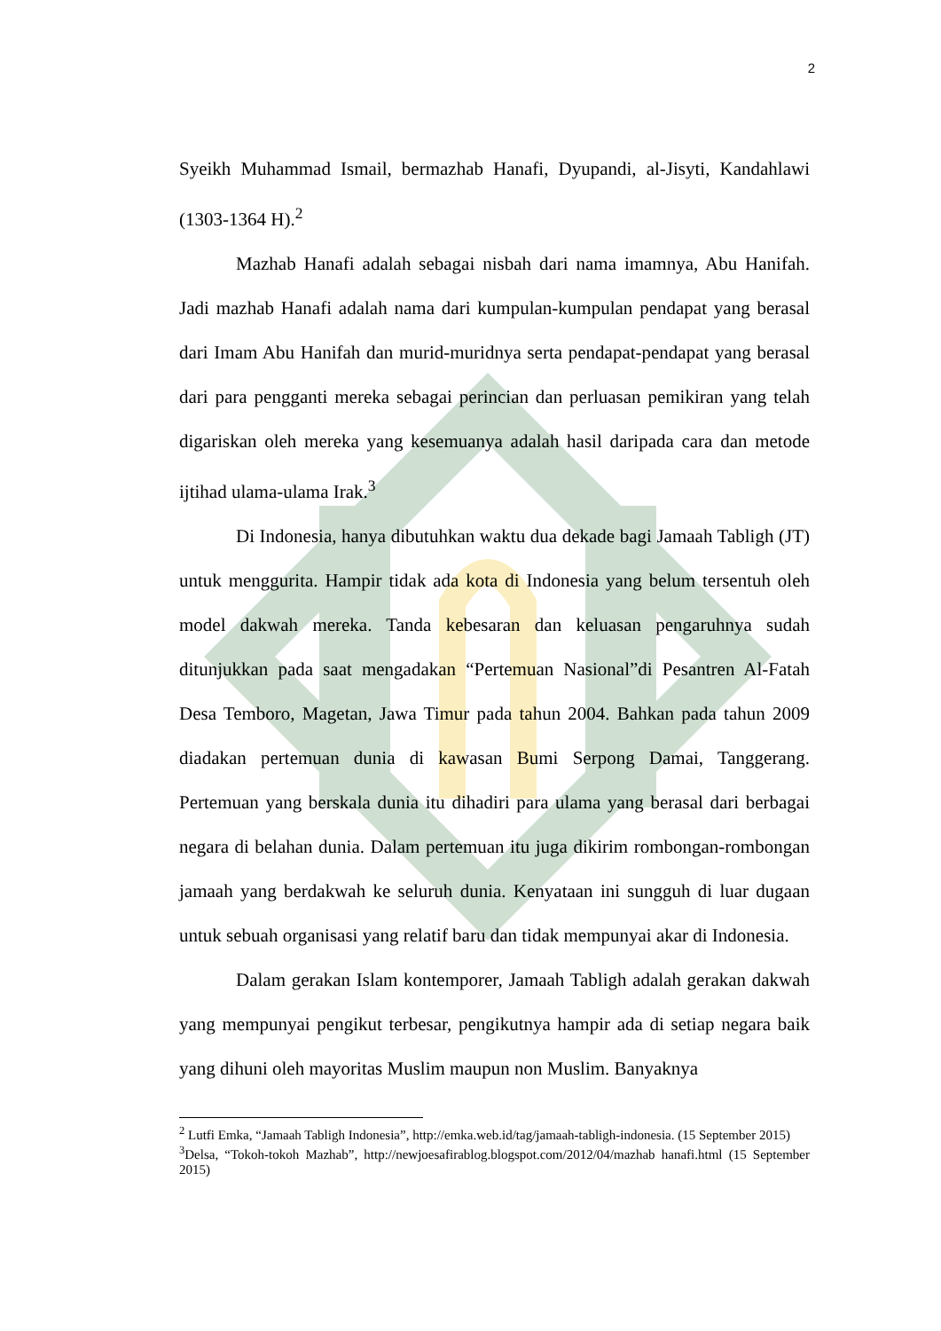2
Syeikh Muhammad Ismail, bermazhab Hanafi, Dyupandi, al-Jisyti, Kandahlawi (1303-1364 H).<sup>2</sup>
Mazhab Hanafi adalah sebagai nisbah dari nama imamnya, Abu Hanifah. Jadi mazhab Hanafi adalah nama dari kumpulan-kumpulan pendapat yang berasal dari Imam Abu Hanifah dan murid-muridnya serta pendapat-pendapat yang berasal dari para pengganti mereka sebagai perincian dan perluasan pemikiran yang telah digariskan oleh mereka yang kesemuanya adalah hasil daripada cara dan metode ijtihad ulama-ulama Irak.<sup>3</sup>
Di Indonesia, hanya dibutuhkan waktu dua dekade bagi Jamaah Tabligh (JT) untuk menggurita. Hampir tidak ada kota di Indonesia yang belum tersentuh oleh model dakwah mereka. Tanda kebesaran dan keluasan pengaruhnya sudah ditunjukkan pada saat mengadakan “Pertemuan Nasional”di Pesantren Al-Fatah Desa Temboro, Magetan, Jawa Timur pada tahun 2004. Bahkan pada tahun 2009 diadakan pertemuan dunia di kawasan Bumi Serpong Damai, Tanggerang. Pertemuan yang berskala dunia itu dihadiri para ulama yang berasal dari berbagai negara di belahan dunia. Dalam pertemuan itu juga dikirim rombongan-rombongan jamaah yang berdakwah ke seluruh dunia. Kenyataan ini sungguh di luar dugaan untuk sebuah organisasi yang relatif baru dan tidak mempunyai akar di Indonesia.
Dalam gerakan Islam kontemporer, Jamaah Tabligh adalah gerakan dakwah yang mempunyai pengikut terbesar, pengikutnya hampir ada di setiap negara baik yang dihuni oleh mayoritas Muslim maupun non Muslim. Banyaknya
<sup>2</sup> Lutfi Emka, “Jamaah Tabligh Indonesia”, http://emka.web.id/tag/jamaah-tabligh-indonesia. (15 September 2015)
<sup>3</sup> Delsa, “Tokoh-tokoh Mazhab”, http://newjoesafirablog.blogspot.com/2012/04/mazhab hanafi.html (15 September 2015)